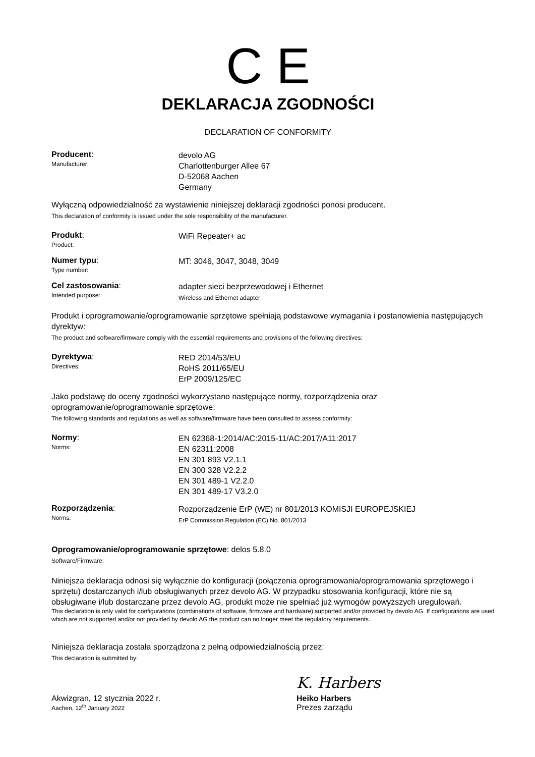C E
DEKLARACJA ZGODNOŚCI
DECLARATION OF CONFORMITY
Producent:
Manufacturer:
devolo AG
Charlottenburger Allee 67
D-52068 Aachen
Germany
Wyłączną odpowiedzialność za wystawienie niniejszej deklaracji zgodności ponosi producent.
This declaration of conformity is issued under the sole responsibility of the manufacturer.
Produkt:
Product:
WiFi Repeater+ ac
Numer typu:
Type number:
MT: 3046, 3047, 3048, 3049
Cel zastosowania:
Intended purpose:
adapter sieci bezprzewodowej i Ethernet
Wireless and Ethernet adapter
Produkt i oprogramowanie/oprogramowanie sprzętowe spełniają podstawowe wymagania i postanowienia następujących dyrektyw:
The product and software/firmware comply with the essential requirements and provisions of the following directives:
Dyrektywa:
Directives:
RED 2014/53/EU
RoHS 2011/65/EU
ErP 2009/125/EC
Jako podstawę do oceny zgodności wykorzystano następujące normy, rozporządzenia oraz oprogramowanie/oprogramowanie sprzętowe:
The following standards and regulations as well as software/firmware have been consulted to assess conformity:
Normy:
Norms:
EN 62368-1:2014/AC:2015-11/AC:2017/A11:2017
EN 62311:2008
EN 301 893 V2.1.1
EN 300 328 V2.2.2
EN 301 489-1 V2.2.0
EN 301 489-17 V3.2.0
Rozporządzenia:
Norms:
Rozporządzenie ErP (WE) nr 801/2013 KOMISJI EUROPEJSKIEJ
ErP Commission Regulation (EC) No. 801/2013
Oprogramowanie/oprogramowanie sprzętowe: delos 5.8.0
Software/Firmware:
Niniejsza deklaracja odnosi się wyłącznie do konfiguracji (połączenia oprogramowania/oprogramowania sprzętowego i sprzętu) dostarczanych i/lub obsługiwanych przez devolo AG. W przypadku stosowania konfiguracji, które nie są obsługiwane i/lub dostarczane przez devolo AG, produkt może nie spełniać już wymogów powyższych uregulowań.
This declaration is only valid for configurations (combinations of software, firmware and hardware) supported and/or provided by devolo AG. If configurations are used which are not supported and/or not provided by devolo AG the product can no longer meet the regulatory requirements.
Niniejsza deklaracja została sporządzona z pełną odpowiedzialnością przez:
This declaration is submitted by:
Akwizgran, 12 stycznia 2022 r.
Aachen, 12<sup>th</sup> January 2022
K. Harbers
Heiko Harbers
Prezes zarządu